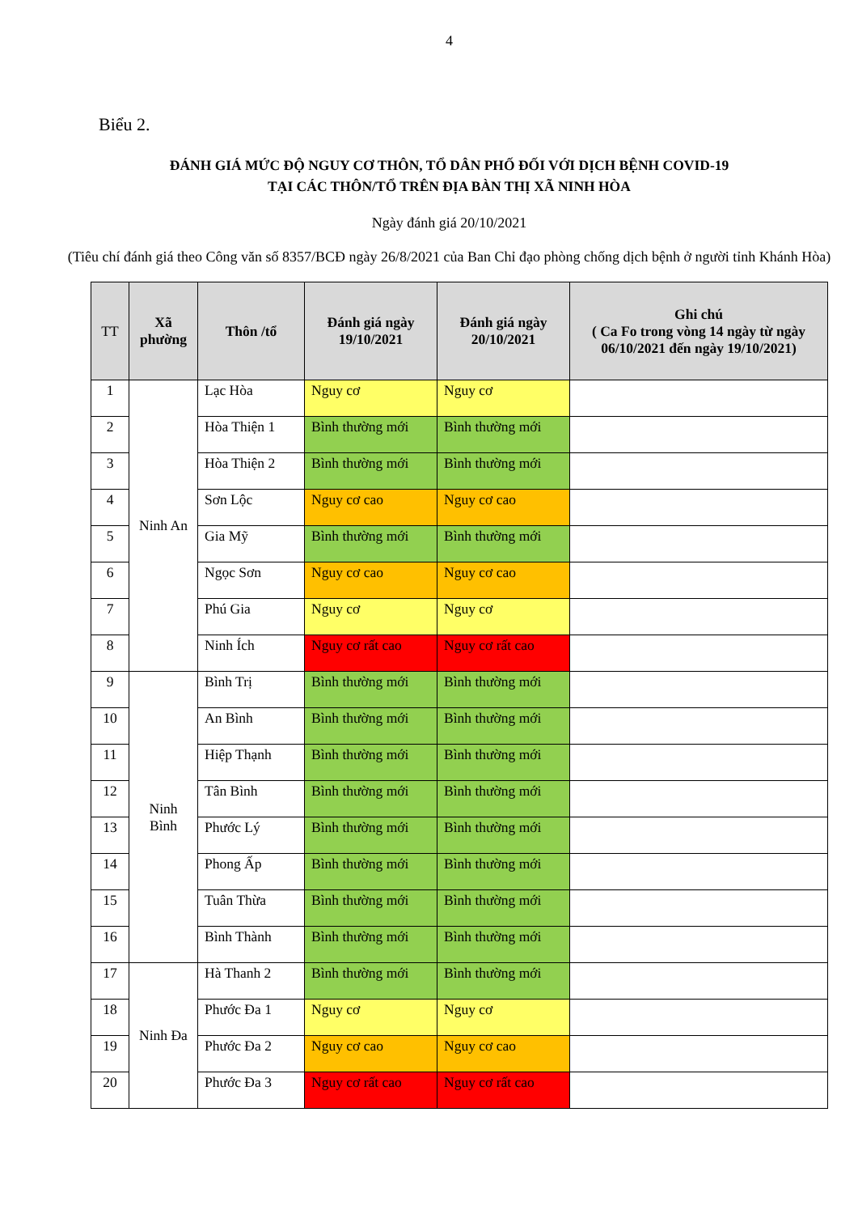4
Biểu 2.
ĐÁNH GIÁ MỨC ĐỘ NGUY CƠ THÔN, TỔ DÂN PHỐ ĐỐI VỚI DỊCH BỆNH COVID-19
TẠI CÁC THÔN/TỔ TRÊN ĐỊA BÀN THỊ XÃ NINH HÒA
Ngày đánh giá 20/10/2021
(Tiêu chí đánh giá theo Công văn số 8357/BCĐ ngày 26/8/2021 của Ban Chỉ đạo phòng chống dịch bệnh ở người tỉnh Khánh Hòa)
| TT | Xã phường | Thôn /tổ | Đánh giá ngày 19/10/2021 | Đánh giá ngày 20/10/2021 | Ghi chú ( Ca Fo trong vòng 14 ngày từ ngày 06/10/2021 đến ngày 19/10/2021) |
| --- | --- | --- | --- | --- | --- |
| 1 | Ninh An | Lạc Hòa | Nguy cơ | Nguy cơ | |
| 2 | | Hòa Thiện 1 | Bình thường mới | Bình thường mới | |
| 3 | | Hòa Thiện 2 | Bình thường mới | Bình thường mới | |
| 4 | | Sơn Lộc | Nguy cơ cao | Nguy cơ cao | |
| 5 | | Gia Mỹ | Bình thường mới | Bình thường mới | |
| 6 | | Ngọc Sơn | Nguy cơ cao | Nguy cơ cao | |
| 7 | | Phú Gia | Nguy cơ | Nguy cơ | |
| 8 | | Ninh Ích | Nguy cơ rất cao | Nguy cơ rất cao | |
| 9 | Ninh Bình | Bình Trị | Bình thường mới | Bình thường mới | |
| 10 | | An Bình | Bình thường mới | Bình thường mới | |
| 11 | | Hiệp Thạnh | Bình thường mới | Bình thường mới | |
| 12 | | Tân Bình | Bình thường mới | Bình thường mới | |
| 13 | | Phước Lý | Bình thường mới | Bình thường mới | |
| 14 | | Phong Ấp | Bình thường mới | Bình thường mới | |
| 15 | | Tuân Thừa | Bình thường mới | Bình thường mới | |
| 16 | | Bình Thành | Bình thường mới | Bình thường mới | |
| 17 | Ninh Đa | Hà Thanh 2 | Bình thường mới | Bình thường mới | |
| 18 | | Phước Đa 1 | Nguy cơ | Nguy cơ | |
| 19 | | Phước Đa 2 | Nguy cơ cao | Nguy cơ cao | |
| 20 | | Phước Đa 3 | Nguy cơ rất cao | Nguy cơ rất cao | |